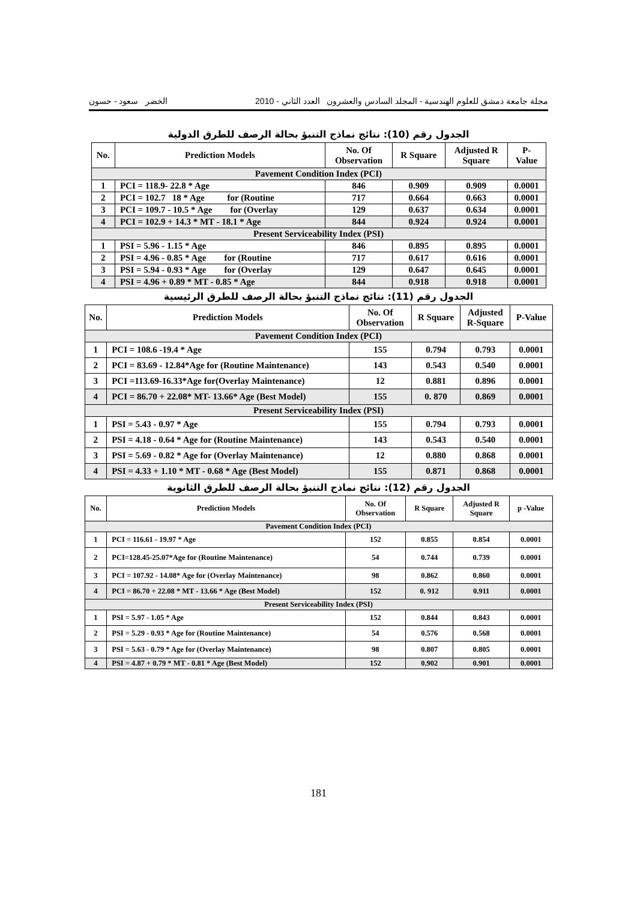مجلة جامعة دمشق للعلوم الهندسية - المجلد السادس والعشرون العدد الثاني - 2010 الخضر سعود - حسون
الجدول رقم (10): نتائج نماذج التنبؤ بحالة الرصف للطرق الدولية
| No. | Prediction Models | No. Of Observation | R Square | Adjusted R Square | P- Value |
| --- | --- | --- | --- | --- | --- |
| Pavement Condition Index (PCI) | | | | | |
| 1 | PCI = 118.9- 22.8 * Age | 846 | 0.909 | 0.909 | 0.0001 |
| 2 | PCI = 102.7 18 * Age for (Routine | 717 | 0.664 | 0.663 | 0.0001 |
| 3 | PCI = 109.7 - 10.5 * Age for (Overlay | 129 | 0.637 | 0.634 | 0.0001 |
| 4 | PCI = 102.9 + 14.3 * MT - 18.1 * Age | 844 | 0.924 | 0.924 | 0.0001 |
| Present Serviceability Index (PSI) | | | | | |
| 1 | PSI = 5.96 - 1.15 * Age | 846 | 0.895 | 0.895 | 0.0001 |
| 2 | PSI = 4.96 - 0.85 * Age for (Routine | 717 | 0.617 | 0.616 | 0.0001 |
| 3 | PSI = 5.94 - 0.93 * Age for (Overlay | 129 | 0.647 | 0.645 | 0.0001 |
| 4 | PSI = 4.96 + 0.89 * MT - 0.85 * Age | 844 | 0.918 | 0.918 | 0.0001 |
الجدول رقم (11): نتائج نماذج التنبؤ بحالة الرصف للطرق الرئيسية
| No. | Prediction Models | No. Of Observation | R Square | Adjusted R-Square | P-Value |
| --- | --- | --- | --- | --- | --- |
| Pavement Condition Index (PCI) | | | | | |
| 1 | PCI = 108.6 -19.4 * Age | 155 | 0.794 | 0.793 | 0.0001 |
| 2 | PCI = 83.69 - 12.84*Age for (Routine Maintenance) | 143 | 0.543 | 0.540 | 0.0001 |
| 3 | PCI =113.69-16.33*Age for(Overlay Maintenance) | 12 | 0.881 | 0.896 | 0.0001 |
| 4 | PCI = 86.70 + 22.08* MT- 13.66* Age (Best Model) | 155 | 0. 870 | 0.869 | 0.0001 |
| Present Serviceability Index (PSI) | | | | | |
| 1 | PSI = 5.43 - 0.97 * Age | 155 | 0.794 | 0.793 | 0.0001 |
| 2 | PSI = 4.18 - 0.64 * Age for (Routine Maintenance) | 143 | 0.543 | 0.540 | 0.0001 |
| 3 | PSI = 5.69 - 0.82 * Age for (Overlay Maintenance) | 12 | 0.880 | 0.868 | 0.0001 |
| 4 | PSI = 4.33 + 1.10 * MT - 0.68 * Age (Best Model) | 155 | 0.871 | 0.868 | 0.0001 |
الجدول رقم (12): نتائج نماذج التنبؤ بحالة الرصف للطرق الثانوية
| No. | Prediction Models | No. Of Observation | R Square | Adjusted R Square | p -Value |
| --- | --- | --- | --- | --- | --- |
| Pavement Condition Index (PCI) | | | | | |
| 1 | PCI = 116.61 - 19.97 * Age | 152 | 0.855 | 0.854 | 0.0001 |
| 2 | PCI=128.45-25.07*Age for (Routine Maintenance) | 54 | 0.744 | 0.739 | 0.0001 |
| 3 | PCI = 107.92 - 14.08* Age for (Overlay Maintenance) | 98 | 0.862 | 0.860 | 0.0001 |
| 4 | PCI = 86.70 + 22.08 * MT - 13.66 * Age (Best Model) | 152 | 0. 912 | 0.911 | 0.0001 |
| Present Serviceability Index (PSI) | | | | | |
| 1 | PSI = 5.97 - 1.05 * Age | 152 | 0.844 | 0.843 | 0.0001 |
| 2 | PSI = 5.29 - 0.93 * Age for (Routine Maintenance) | 54 | 0.576 | 0.568 | 0.0001 |
| 3 | PSI = 5.63 - 0.79 * Age for (Overlay Maintenance) | 98 | 0.807 | 0.805 | 0.0001 |
| 4 | PSI = 4.87 + 0.79 * MT - 0.81 * Age (Best Model) | 152 | 0.902 | 0.901 | 0.0001 |
181